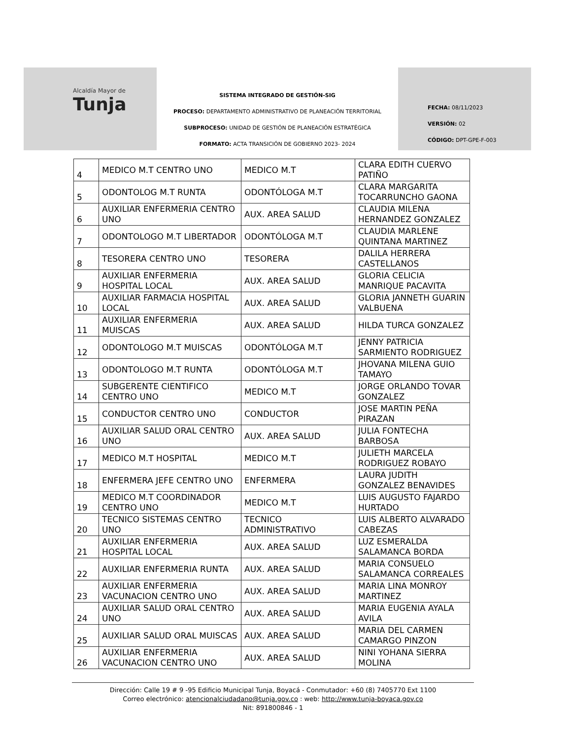Alcaldía Mayor de
Tunja
SISTEMA INTEGRADO DE GESTIÓN-SIG
PROCESO: DEPARTAMENTO ADMINISTRATIVO DE PLANEACIÓN TERRITORIAL
SUBPROCESO: UNIDAD DE GESTIÓN DE PLANEACIÓN ESTRATÉGICA
FORMATO: ACTA TRANSICIÓN DE GOBIERNO 2023- 2024
FECHA: 08/11/2023
VERSIÓN: 02
CÓDIGO: DPT-GPE-F-003
| 4 | MEDICO M.T CENTRO UNO | MEDICO M.T | CLARA EDITH CUERVO PATIÑO |
| 5 | ODONTOLOG M.T RUNTA | ODONTÓLOGA M.T | CLARA MARGARITA TOCARRUNCHO GAONA |
| 6 | AUXILIAR ENFERMERIA CENTRO UNO | AUX. AREA SALUD | CLAUDIA MILENA HERNANDEZ GONZALEZ |
| 7 | ODONTOLOGO M.T LIBERTADOR | ODONTÓLOGA M.T | CLAUDIA MARLENE QUINTANA MARTINEZ |
| 8 | TESORERA CENTRO UNO | TESORERA | DALILA HERRERA CASTELLANOS |
| 9 | AUXILIAR ENFERMERIA HOSPITAL LOCAL | AUX. AREA SALUD | GLORIA CELICIA MANRIQUE PACAVITA |
| 10 | AUXILIAR FARMACIA HOSPITAL LOCAL | AUX. AREA SALUD | GLORIA JANNETH GUARIN VALBUENA |
| 11 | AUXILIAR ENFERMERIA MUISCAS | AUX. AREA SALUD | HILDA TURCA GONZALEZ |
| 12 | ODONTOLOGO M.T MUISCAS | ODONTÓLOGA M.T | JENNY PATRICIA SARMIENTO RODRIGUEZ |
| 13 | ODONTOLOGO M.T RUNTA | ODONTÓLOGA M.T | JHOVANA MILENA GUIO TAMAYO |
| 14 | SUBGERENTE CIENTIFICO CENTRO UNO | MEDICO M.T | JORGE ORLANDO TOVAR GONZALEZ |
| 15 | CONDUCTOR CENTRO UNO | CONDUCTOR | JOSE MARTIN PEÑA PIRAZAN |
| 16 | AUXILIAR SALUD ORAL CENTRO UNO | AUX. AREA SALUD | JULIA FONTECHA BARBOSA |
| 17 | MEDICO M.T HOSPITAL | MEDICO M.T | JULIETH MARCELA RODRIGUEZ ROBAYO |
| 18 | ENFERMERA JEFE CENTRO UNO | ENFERMERA | LAURA JUDITH GONZALEZ BENAVIDES |
| 19 | MEDICO M.T COORDINADOR CENTRO UNO | MEDICO M.T | LUIS AUGUSTO FAJARDO HURTADO |
| 20 | TECNICO SISTEMAS CENTRO UNO | TECNICO ADMINISTRATIVO | LUIS ALBERTO ALVARADO CABEZAS |
| 21 | AUXILIAR ENFERMERIA HOSPITAL LOCAL | AUX. AREA SALUD | LUZ ESMERALDA SALAMANCA BORDA |
| 22 | AUXILIAR ENFERMERIA RUNTA | AUX. AREA SALUD | MARIA CONSUELO SALAMANCA CORREALES |
| 23 | AUXILIAR ENFERMERIA VACUNACION CENTRO UNO | AUX. AREA SALUD | MARIA LINA MONROY MARTINEZ |
| 24 | AUXILIAR SALUD ORAL CENTRO UNO | AUX. AREA SALUD | MARIA EUGENIA AYALA AVILA |
| 25 | AUXILIAR SALUD ORAL MUISCAS | AUX. AREA SALUD | MARIA DEL CARMEN CAMARGO PINZON |
| 26 | AUXILIAR ENFERMERIA VACUNACION CENTRO UNO | AUX. AREA SALUD | NINI YOHANA SIERRA MOLINA |
Dirección: Calle 19 # 9 -95 Edificio Municipal Tunja, Boyacá - Conmutador: +60 (8) 7405770 Ext 1100
Correo electrónico: atencionalciudadano@tunja.gov.co : web: http://www.tunja-boyaca.gov.co
Nit: 891800846 - 1